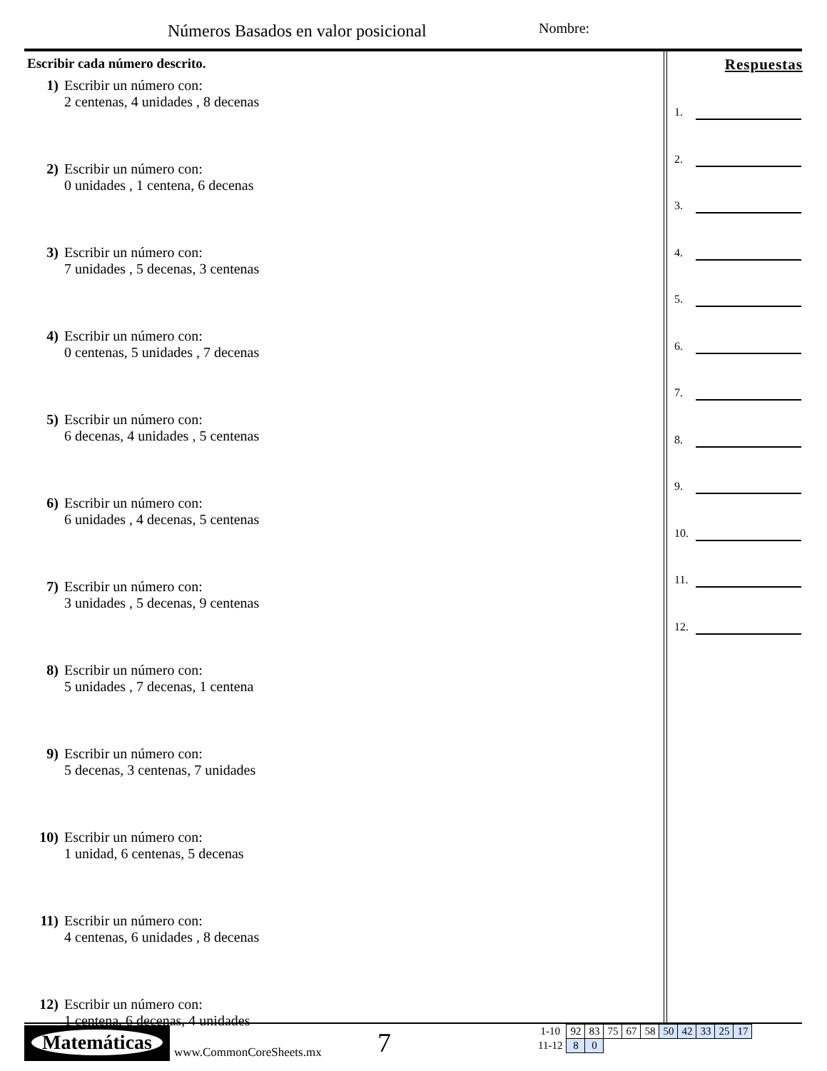Números Basados en valor posicional
Nombre:
Escribir cada número descrito.
1) Escribir un número con:
2 centenas, 4 unidades , 8 decenas
2) Escribir un número con:
0 unidades , 1 centena, 6 decenas
3) Escribir un número con:
7 unidades , 5 decenas, 3 centenas
4) Escribir un número con:
0 centenas, 5 unidades , 7 decenas
5) Escribir un número con:
6 decenas, 4 unidades , 5 centenas
6) Escribir un número con:
6 unidades , 4 decenas, 5 centenas
7) Escribir un número con:
3 unidades , 5 decenas, 9 centenas
8) Escribir un número con:
5 unidades , 7 decenas, 1 centena
9) Escribir un número con:
5 decenas, 3 centenas, 7 unidades
10) Escribir un número con:
1 unidad, 6 centenas, 5 decenas
11) Escribir un número con:
4 centenas, 6 unidades , 8 decenas
12) Escribir un número con:
1 centena, 6 decenas, 4 unidades
Respuestas
1.
2.
3.
4.
5.
6.
7.
8.
9.
10.
11.
12.
Matemáticas
www.CommonCoreSheets.mx 7
| 1-10 | 92 | 83 | 75 | 67 | 58 | 50 | 42 | 33 | 25 | 17 |
| 11-12 | 8 | 0 | | | | | | | | |